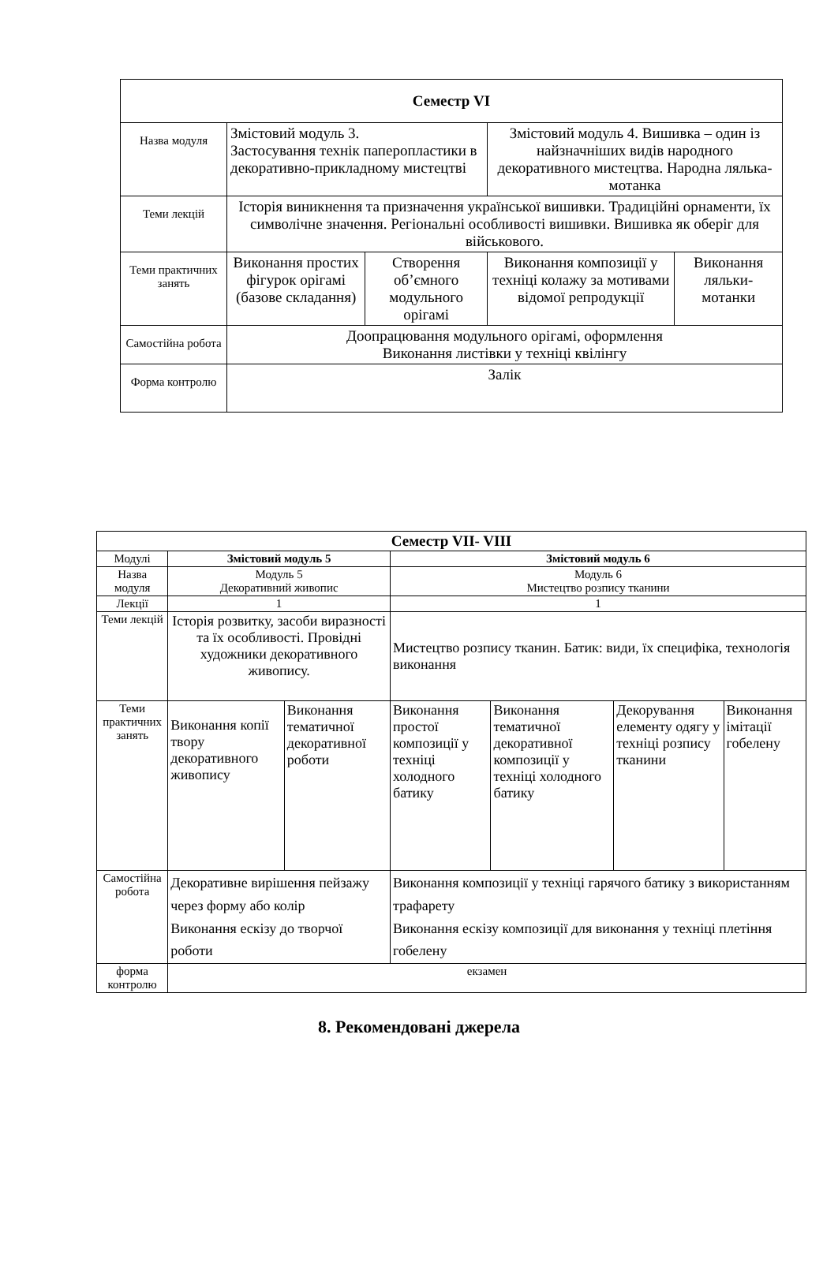| Семестр VI | | | | |
| --- | --- | --- | --- | --- |
| Назва модуля | Змістовий модуль 3. Застосування технік паперопластики в декоративно-прикладному мистецтві | | Змістовий модуль 4. Вишивка – один із найзначніших видів народного декоративного мистецтва. Народна лялька-мотанка | |
| Теми лекцій | Історія виникнення та призначення української вишивки. Традиційні орнаменти, їх символічне значення. Регіональні особливості вишивки. Вишивка як оберіг для військового. | | | |
| Теми практичних занять | Виконання простих фігурок орігамі (базове складання) | Створення об’ємного модульного орігамі | Виконання композиції у техніці колажу за мотивами відомої репродукції | Виконання ляльки-мотанки |
| Самостійна робота | Доопрацювання модульного орігамі, оформлення Виконання листівки у техніці квілінгу | | | |
| Форма контролю | Залік | | | |
| Семестр VII- VIII | | | | | | |
| --- | --- | --- | --- | --- | --- | --- |
| Модулі | Змістовий модуль 5 | | Змістовий модуль 6 | | | |
| Назва модуля | Модуль 5 Декоративний живопис | | Модуль 6 Мистецтво розпису тканини | | | |
| Лекції | 1 | | 1 | | | |
| Теми лекцій | Історія розвитку, засоби виразності та їх особливості. Провідні художники декоративного живопису. | | Мистецтво розпису тканин. Батик: види, їх специфіка, технологія виконання | | | |
| Теми практичних занять | Виконання копії твору декоративного живопису | Виконання тематичної декоративної роботи | Виконання простої композиції у техніці холодного батику | Виконання тематичної декоративної композиції у техніці холодного батику | Декорування елементу одягу у техніці розпису тканини | Виконання імітації гобелену |
| Самостійна робота | Декоративне вирішення пейзажу через форму або колір Виконання ескізу до творчої роботи | | Виконання композиції у техніці гарячого батику з використанням трафарету Виконання ескізу композиції для виконання у техніці плетіння гобелену | | | |
| форма контролю | екзамен | | | | | |
8. Рекомендовані джерела